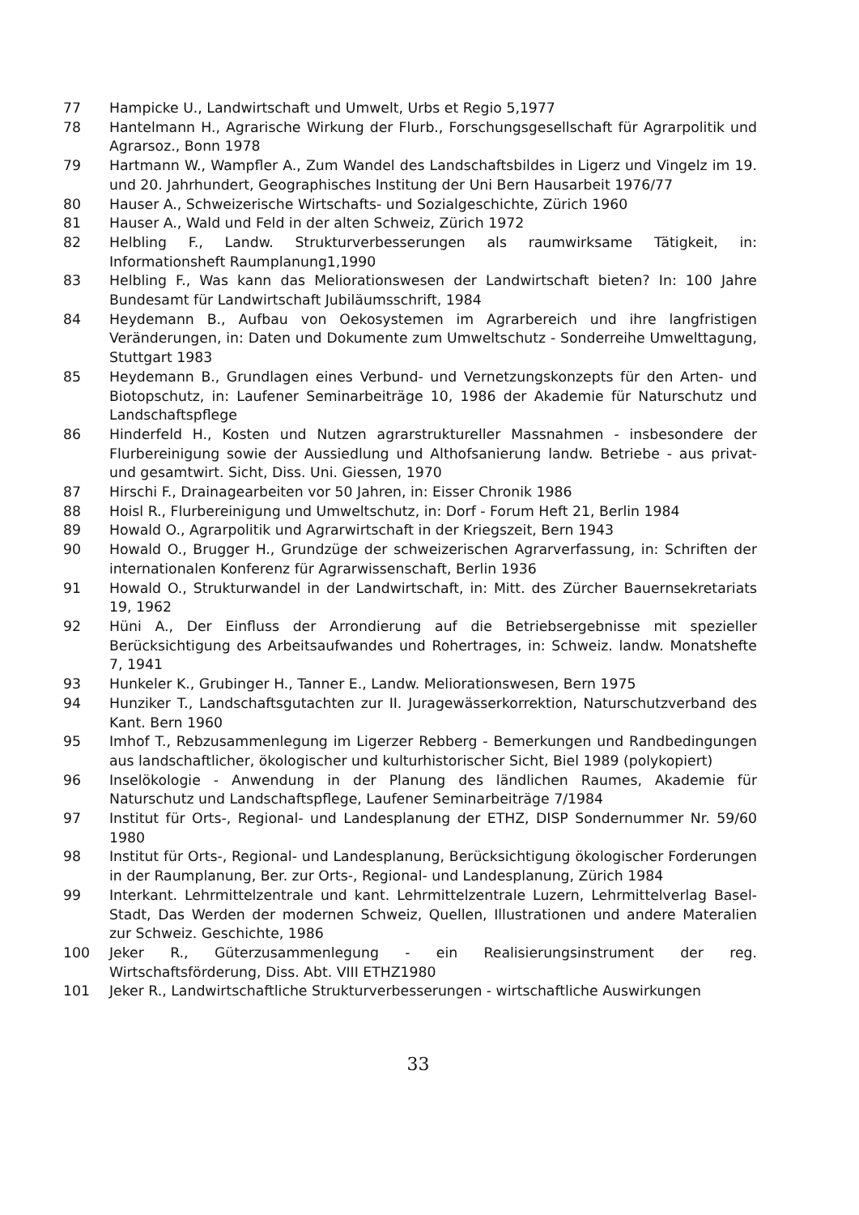77 Hampicke U., Landwirtschaft und Umwelt, Urbs et Regio 5,1977
78 Hantelmann H., Agrarische Wirkung der Flurb., Forschungsgesellschaft für Agrarpolitik und Agrarsoz., Bonn 1978
79 Hartmann W., Wampfler A., Zum Wandel des Landschaftsbildes in Ligerz und Vingelz im 19. und 20. Jahrhundert, Geographisches Institung der Uni Bern Hausarbeit 1976/77
80 Hauser A., Schweizerische Wirtschafts- und Sozialgeschichte, Zürich 1960
81 Hauser A., Wald und Feld in der alten Schweiz, Zürich 1972
82 Helbling F., Landw. Strukturverbesserungen als raumwirksame Tätigkeit, in: Informationsheft Raumplanung1,1990
83 Helbling F., Was kann das Meliorationswesen der Landwirtschaft bieten? In: 100 Jahre Bundesamt für Landwirtschaft Jubiläumsschrift, 1984
84 Heydemann B., Aufbau von Oekosystemen im Agrarbereich und ihre langfristigen Veränderungen, in: Daten und Dokumente zum Umweltschutz - Sonderreihe Umwelttagung, Stuttgart 1983
85 Heydemann B., Grundlagen eines Verbund- und Vernetzungskonzepts für den Arten- und Biotopschutz, in: Laufener Seminarbeiträge 10, 1986 der Akademie für Naturschutz und Landschaftspflege
86 Hinderfeld H., Kosten und Nutzen agrarstruktureller Massnahmen - insbesondere der Flurbereinigung sowie der Aussiedlung und Althofsanierung landw. Betriebe - aus privat- und gesamtwirt. Sicht, Diss. Uni. Giessen, 1970
87 Hirschi F., Drainagearbeiten vor 50 Jahren, in: Eisser Chronik 1986
88 Hoisl R., Flurbereinigung und Umweltschutz, in: Dorf - Forum Heft 21, Berlin 1984
89 Howald O., Agrarpolitik und Agrarwirtschaft in der Kriegszeit, Bern 1943
90 Howald O., Brugger H., Grundzüge der schweizerischen Agrarverfassung, in: Schriften der internationalen Konferenz für Agrarwissenschaft, Berlin 1936
91 Howald O., Strukturwandel in der Landwirtschaft, in: Mitt. des Zürcher Bauernsekretariats 19, 1962
92 Hüni A., Der Einfluss der Arrondierung auf die Betriebsergebnisse mit spezieller Berücksichtigung des Arbeitsaufwandes und Rohertrages, in: Schweiz. landw. Monatshefte 7, 1941
93 Hunkeler K., Grubinger H., Tanner E., Landw. Meliorationswesen, Bern 1975
94 Hunziker T., Landschaftsgutachten zur II. Juragewässerkorrektion, Naturschutzverband des Kant. Bern 1960
95 Imhof T., Rebzusammenlegung im Ligerzer Rebberg - Bemerkungen und Randbedingungen aus landschaftlicher, ökologischer und kulturhistorischer Sicht, Biel 1989 (polykopiert)
96 Inselökologie - Anwendung in der Planung des ländlichen Raumes, Akademie für Naturschutz und Landschaftspflege, Laufener Seminarbeiträge 7/1984
97 Institut für Orts-, Regional- und Landesplanung der ETHZ, DISP Sondernummer Nr. 59/60 1980
98 Institut für Orts-, Regional- und Landesplanung, Berücksichtigung ökologischer Forderungen in der Raumplanung, Ber. zur Orts-, Regional- und Landesplanung, Zürich 1984
99 Interkant. Lehrmittelzentrale und kant. Lehrmittelzentrale Luzern, Lehrmittelverlag Basel-Stadt, Das Werden der modernen Schweiz, Quellen, Illustrationen und andere Materalien zur Schweiz. Geschichte, 1986
100 Jeker R., Güterzusammenlegung - ein Realisierungsinstrument der reg. Wirtschaftsförderung, Diss. Abt. VIII ETHZ1980
101 Jeker R., Landwirtschaftliche Strukturverbesserungen - wirtschaftliche Auswirkungen
33